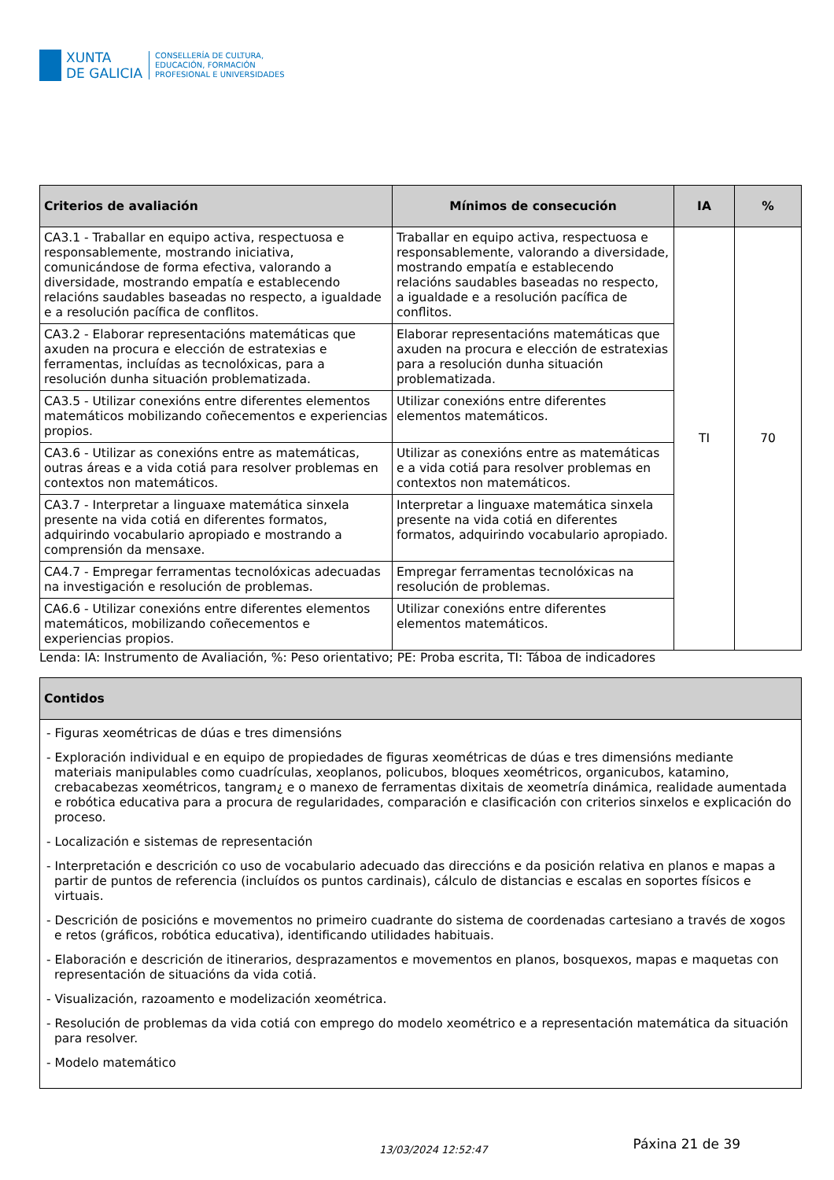XUNTA
DE GALICIA
CONSELLERÍA DE CULTURA,
EDUCACIÓN, FORMACIÓN
PROFESIONAL E UNIVERSIDADES
| Criterios de avaliación | Mínimos de consecución | IA | % |
| --- | --- | --- | --- |
| CA3.1 - Traballar en equipo activa, respectuosa e responsablemente, mostrando iniciativa, comunicándose de forma efectiva, valorando a diversidade, mostrando empatía e establecendo relacións saudables baseadas no respecto, a igualdade e a resolución pacífica de conflitos. | Traballar en equipo activa, respectuosa e responsablemente, valorando a diversidade, mostrando empatía e establecendo relacións saudables baseadas no respecto, a igualdade e a resolución pacífica de conflitos. | TI | 70 |
| CA3.2 - Elaborar representacións matemáticas que axuden na procura e elección de estratexias e ferramentas, incluídas as tecnolóxicas, para a resolución dunha situación problematizada. | Elaborar representacións matemáticas que axuden na procura e elección de estratexias para a resolución dunha situación problematizada. | | |
| CA3.5 - Utilizar conexións entre diferentes elementos matemáticos mobilizando coñecementos e experiencias propios. | Utilizar conexións entre diferentes elementos matemáticos. | | |
| CA3.6 - Utilizar as conexións entre as matemáticas, outras áreas e a vida cotiá para resolver problemas en contextos non matemáticos. | Utilizar as conexións entre as matemáticas e a vida cotiá para resolver problemas en contextos non matemáticos. | | |
| CA3.7 - Interpretar a linguaxe matemática sinxela presente na vida cotiá en diferentes formatos, adquirindo vocabulario apropiado e mostrando a comprensión da mensaxe. | Interpretar a linguaxe matemática sinxela presente na vida cotiá en diferentes formatos, adquirindo vocabulario apropiado. | | |
| CA4.7 - Empregar ferramentas tecnolóxicas adecuadas na investigación e resolución de problemas. | Empregar ferramentas tecnolóxicas na resolución de problemas. | | |
| CA6.6 - Utilizar conexións entre diferentes elementos matemáticos, mobilizando coñecementos e experiencias propios. | Utilizar conexións entre diferentes elementos matemáticos. | | |
Lenda: IA: Instrumento de Avaliación, %: Peso orientativo; PE: Proba escrita, TI: Táboa de indicadores
| Contidos |
| --- |
| - Figuras xeométricas de dúas e tres dimensións - Exploración individual e en equipo de propiedades de figuras xeométricas de dúas e tres dimensións mediante materiais manipulables como cuadrículas, xeoplanos, policubos, bloques xeométricos, organicubos, katamino, crebacabezas xeométricos, tangram¿ e o manexo de ferramentas dixitais de xeometría dinámica, realidade aumentada e robótica educativa para a procura de regularidades, comparación e clasificación con criterios sinxelos e explicación do proceso. - Localización e sistemas de representación - Interpretación e descrición co uso de vocabulario adecuado das direccións e da posición relativa en planos e mapas a partir de puntos de referencia (incluídos os puntos cardinais), cálculo de distancias e escalas en soportes físicos e virtuais. - Descrición de posicións e movementos no primeiro cuadrante do sistema de coordenadas cartesiano a través de xogos e retos (gráficos, robótica educativa), identificando utilidades habituais. - Elaboración e descrición de itinerarios, desprazamentos e movementos en planos, bosquexos, mapas e maquetas con representación de situacións da vida cotiá. - Visualización, razoamento e modelización xeométrica. - Resolución de problemas da vida cotiá con emprego do modelo xeométrico e a representación matemática da situación para resolver. - Modelo matemático |
13/03/2024 12:52:47
Páxina 21 de 39